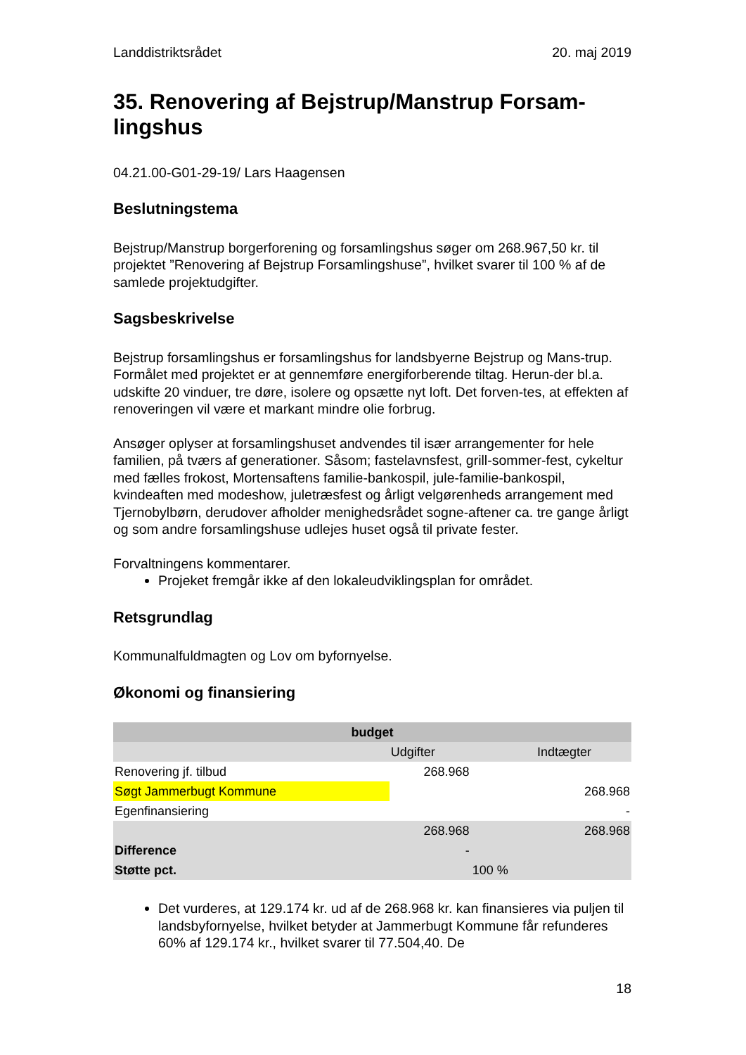Landdistriktsrådet 20. maj 2019
35. Renovering af Bejstrup/Manstrup Forsam-lingshus
04.21.00-G01-29-19/ Lars Haagensen
Beslutningstema
Bejstrup/Manstrup borgerforening og forsamlingshus søger om 268.967,50 kr. til projektet ”Renovering af Bejstrup Forsamlingshuse”, hvilket svarer til 100 % af de samlede projektudgifter.
Sagsbeskrivelse
Bejstrup forsamlingshus er forsamlingshus for landsbyerne Bejstrup og Mans-trup. Formålet med projektet er at gennemføre energiforberende tiltag. Herun-der bl.a. udskifte 20 vinduer, tre døre, isolere og opsætte nyt loft. Det forven-tes, at effekten af renoveringen vil være et markant mindre olie forbrug.
Ansøger oplyser at forsamlingshuset andvendes til især arrangementer for hele familien, på tværs af generationer. Såsom; fastelavnsfest, grill-sommer-fest, cykeltur med fælles frokost, Mortensaftens familie-bankospil, jule-familie-bankospil, kvindeaften med modeshow, juletræsfest og årligt velgørenheds arrangement med Tjernobylbørn, derudover afholder menighedsrådet sogne-aftener ca. tre gange årligt og som andre forsamlingshuse udlejes huset også til private fester.
Forvaltningens kommentarer.
Projeket fremgår ikke af den lokaleudviklingsplan for området.
Retsgrundlag
Kommunalfuldmagten og Lov om byfornyelse.
Økonomi og finansiering
| budget | | | |
| | Udgifter | | Indtægter |
| Renovering jf. tilbud | 268.968 | | |
| Søgt Jammerbugt Kommune | | | 268.968 |
| Egenfinansiering | | | - |
| | 268.968 | | 268.968 |
| Difference | - | | |
| Støtte pct. | | 100 % | |
Det vurderes, at 129.174 kr. ud af de 268.968 kr. kan finansieres via puljen til landsbyfornyelse, hvilket betyder at Jammerbugt Kommune får refunderes 60% af 129.174 kr., hvilket svarer til 77.504,40. De
18